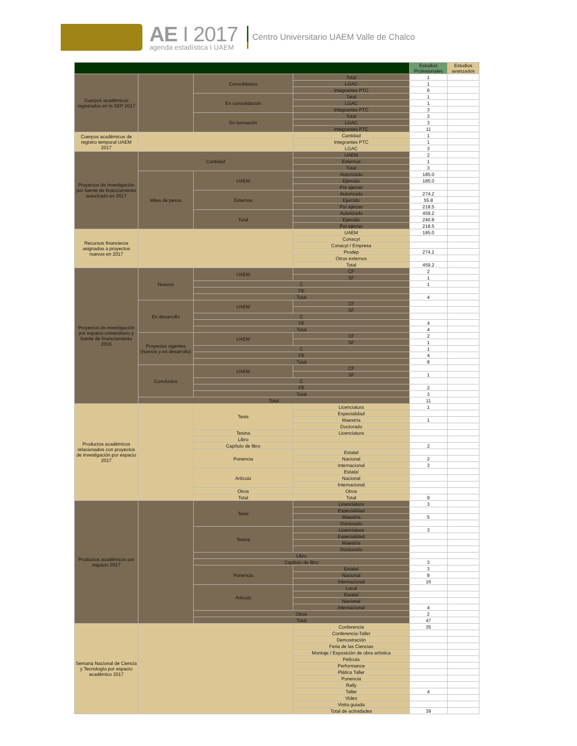AE I 2017
agenda estadística I UAEM
Centro Universitario UAEM Valle de Chalco
| | | | | Estudios Profesionales | Estudios avanzados |
| --- | --- | --- | --- | --- | --- |
| Cuerpos académicos registrados en la SEP 2017 | | Consolidados | Total | 1 | |
| | | | LGAC | 1 | |
| | | | Integrantes PTC | 6 | |
| | | En consolidación | Total | 1 | |
| | | | LGAC | 1 | |
| | | | Integrantes PTC | 3 | |
| | | En formación | Total | 3 | |
| | | | LGAC | 3 | |
| | | | Integrantes PTC | 11 | |
| Cuerpos académicos de registro temporal UAEM 2017 | | | Cantidad | 1 | |
| | | | Integrantes PTC | 1 | |
| | | | LGAC | 3 | |
| Proyectos de investigación por fuente de financiamiento autorizado en 2017 | Cantidad | | UAEM | 2 | |
| | | | Externos | 1 | |
| | | | Total | 3 | |
| | Miles de pesos | UAEM | Autorizado | 185.0 | |
| | | | Ejercido | 185.0 | |
| | | | Por ejercer | | |
| | | Externos | Autorizado | 274.2 | |
| | | | Ejercido | 55.8 | |
| | | | Por ejercer | 218.5 | |
| | | Total | Autorizado | 459.2 | |
| | | | Ejercido | 240.8 | |
| | | | Por ejercer | 218.5 | |
| Recursos financieros asignados a proyectos nuevos en 2017 | | | UAEM | 185.0 | |
| | | | Conacyt | | |
| | | | Conacyt / Empresa | | |
| | | | Prodep | 274.2 | |
| | | | Otros externos | | |
| | | | Total | 459.2 | |
| Proyectos de investigación por espacio universitario y fuente de financiamiento 2016 | Nuevos | UAEM | CF | 2 | |
| | | | SF | 1 | |
| | | C | | 1 | |
| | | FE | | | |
| | | Total | | 4 | |
| | En desarrollo | UAEM | CF | | |
| | | | SF | | |
| | | C | | | |
| | | FE | | 4 | |
| | | Total | | 4 | |
| | Proyectos vigentes (nuevos y en desarrollo) | UAEM | CF | 2 | |
| | | | SF | 1 | |
| | | C | | 1 | |
| | | FE | | 4 | |
| | | Total | | 8 | |
| | Concluidos | UAEM | CF | | |
| | | | SF | 1 | |
| | | C | | | |
| | | FE | | 2 | |
| | | Total | | 3 | |
| | Total | | | 11 | |
| Productos académicos relacionados con proyectos de investigación por espacio 2017 | | Tesis | Licenciatura | 1 | |
| | | | Especialidad | | |
| | | | Maestría | 1 | |
| | | | Doctorado | | |
| | | Tesina | Licenciatura | | |
| | | Libro | | | |
| | | Capítulo de libro | | 2 | |
| | | Ponencia | Estatal | | |
| | | | Nacional | 2 | |
| | | | Internacional | 3 | |
| | | Artículo | Estatal | | |
| | | | Nacional | | |
| | | | Internacional | | |
| | | Otros | Otros | | |
| | | Total | Total | 9 | |
| Productos académicos por espacio 2017 | | Tesis | Licenciatura | 3 | |
| | | | Especialidad | | |
| | | | Maestría | 5 | |
| | | | Doctorado | | |
| | | Tesina | Licenciatura | 3 | |
| | | | Especialidad | | |
| | | | Maestría | | |
| | | | Doctorado | | |
| | | Libro | | | |
| | | Capítulo de libro | | 3 | |
| | | Ponencia | Estatal | 3 | |
| | | | Nacional | 8 | |
| | | | Internacional | 16 | |
| | | Artículo | Local | | |
| | | | Estatal | | |
| | | | Nacional | | |
| | | | Internacional | 4 | |
| | | Otros | | 2 | |
| | | Total | | 47 | |
| Semana Nacional de Ciencia y Tecnología por espacio académico 2017 | | | Conferencia | 35 | |
| | | | Conferencia-Taller | | |
| | | | Demostración | | |
| | | | Feria de las Ciencias | | |
| | | | Montaje / Exposición de obra artística | | |
| | | | Película | | |
| | | | Performance | | |
| | | | Plática Taller | | |
| | | | Ponencia | | |
| | | | Rally | | |
| | | | Taller | 4 | |
| | | | Video | | |
| | | | Visita guiada | | |
| | | | Total de actividades | 39 | |